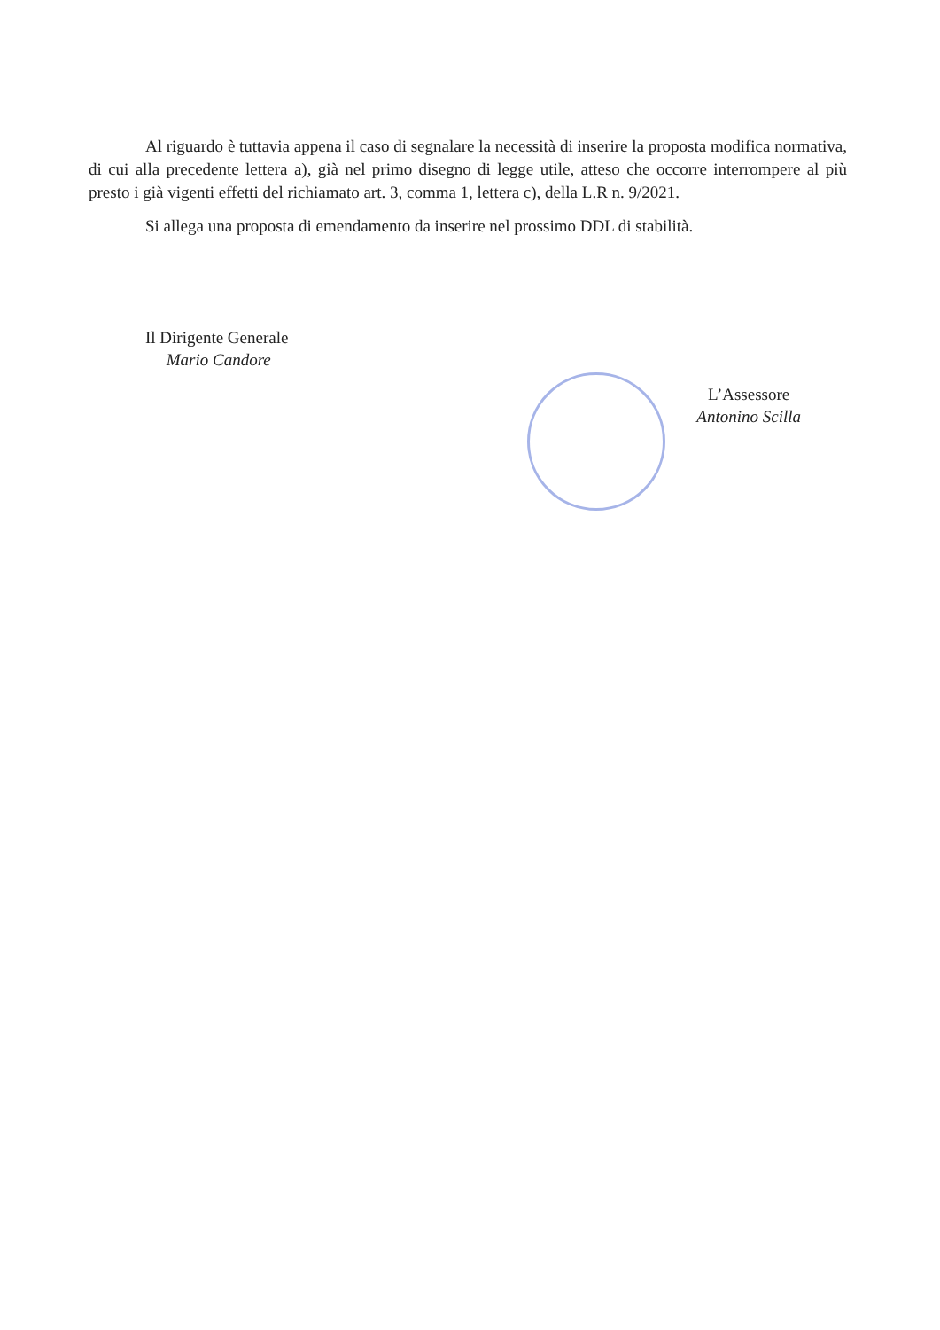Al riguardo è tuttavia appena il caso di segnalare la necessità di inserire la proposta modifica normativa, di cui alla precedente lettera a), già nel primo disegno di legge utile, atteso che occorre interrompere al più presto i già vigenti effetti del richiamato art. 3, comma 1, lettera c), della L.R n. 9/2021.
Si allega una proposta di emendamento da inserire nel prossimo DDL di stabilità.
Il Dirigente Generale
Mario Candore
L’Assessore
Antonino Scilla